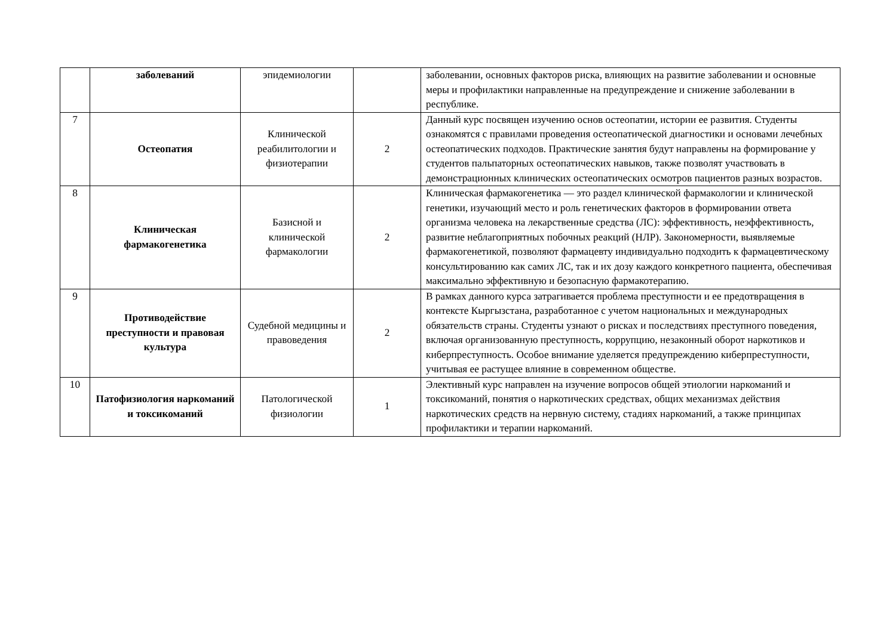| | заболеваний | эпидемиологии | | заболевании, основных факторов риска, влияющих на развитие заболевании и основные меры и профилактики направленные на предупреждение и снижение заболевании в республике. |
| 7 | Остеопатия | Клинической реабилитологии и физиотерапии | 2 | Данный курс посвящен изучению основ остеопатии, истории ее развития. Студенты ознакомятся с правилами проведения остеопатической диагностики и основами лечебных остеопатических подходов. Практические занятия будут направлены на формирование у студентов пальпаторных остеопатических навыков, также позволят участвовать в демонстрационных клинических остеопатических осмотров пациентов разных возрастов. |
| 8 | Клиническая фармакогенетика | Базисной и клинической фармакологии | 2 | Клиническая фармакогенетика — это раздел клинической фармакологии и клинической генетики, изучающий место и роль генетических факторов в формировании ответа организма человека на лекарственные средства (ЛС): эффективность, неэффективность, развитие неблагоприятных побочных реакций (НЛР). Закономерности, выявляемые фармакогенетикой, позволяют фармацевту индивидуально подходить к фармацевтическому консультированию как самих ЛС, так и их дозу каждого конкретного пациента, обеспечивая максимально эффективную и безопасную фармакотерапию. |
| 9 | Противодействие преступности и правовая культура | Судебной медицины и правоведения | 2 | В рамках данного курса затрагивается проблема преступности и ее предотвращения в контексте Кыргызстана, разработанное с учетом национальных и международных обязательств страны. Студенты узнают о рисках и последствиях преступного поведения, включая организованную преступность, коррупцию, незаконный оборот наркотиков и киберпреступность. Особое внимание уделяется предупреждению киберпреступности, учитывая ее растущее влияние в современном обществе. |
| 10 | Патофизиология наркоманий и токсикоманий | Патологической физиологии | 1 | Элективный курс направлен на изучение вопросов общей этиологии наркоманий и токсикоманий, понятия о наркотических средствах, общих механизмах действия наркотических средств на нервную систему, стадиях наркоманий, а также принципах профилактики и терапии наркоманий. |